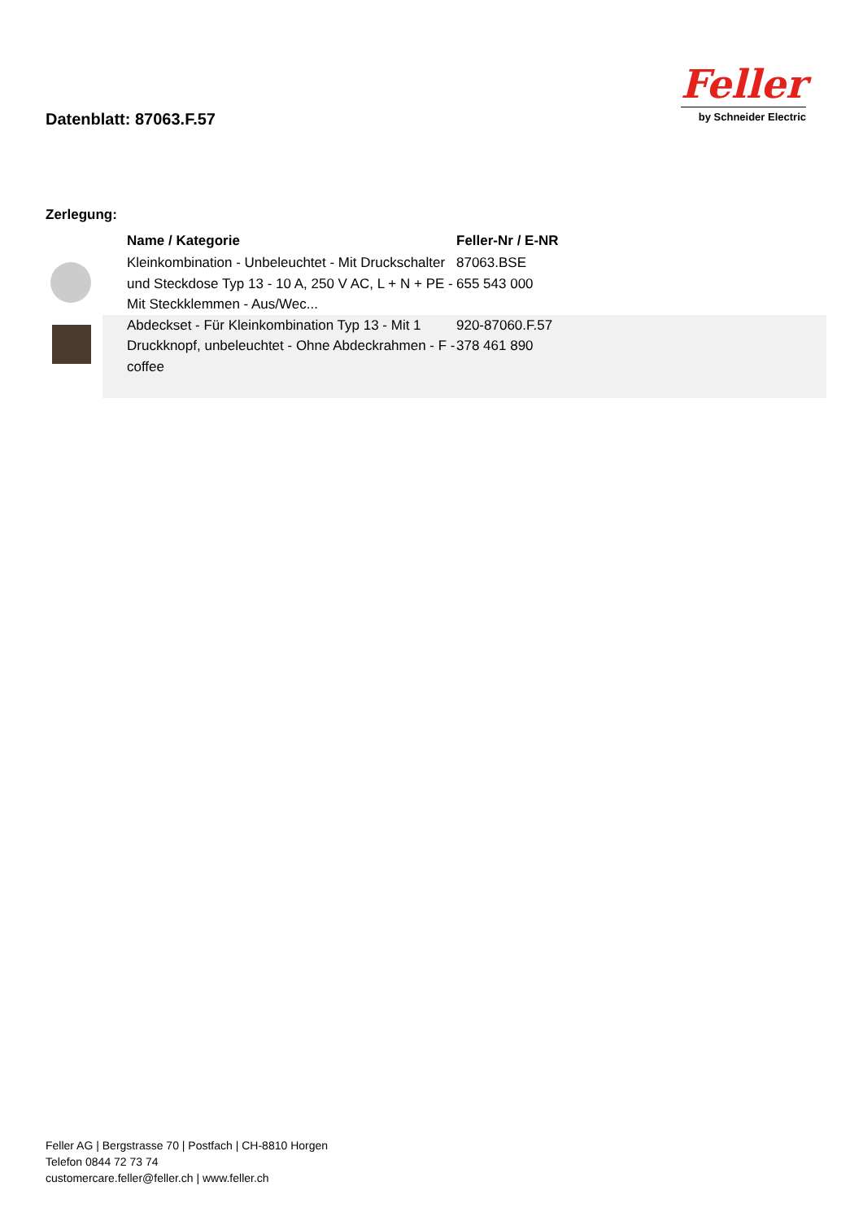Datenblatt: 87063.F.57
Feller
by Schneider Electric
Zerlegung:
| | | Name / Kategorie | Feller-Nr / E-NR |
| --- | --- | --- | --- |
| | | Kleinkombination - Unbeleuchtet - Mit Druckschalter und Steckdose Typ 13 - 10 A, 250 V AC, L + N + PE - Mit Steckklemmen - Aus/Wec... | 87063.BSE 655 543 000 |
| | | Abdeckset - Für Kleinkombination Typ 13 - Mit 1 Druckknopf, unbeleuchtet - Ohne Abdeckrahmen - F - coffee | 920-87060.F.57 378 461 890 |
Feller AG | Bergstrasse 70 | Postfach | CH-8810 Horgen
Telefon 0844 72 73 74
customercare.feller@feller.ch | www.feller.ch